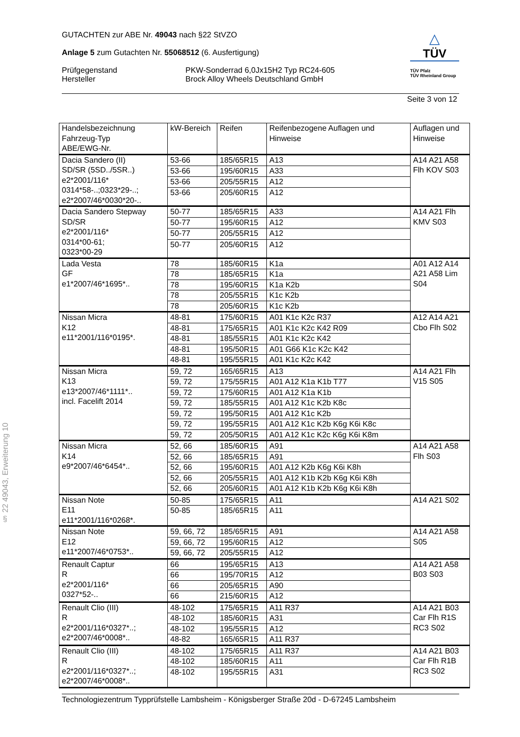§ 22 49043, Erweiterung 10
△
TÜV
TÜV Pfalz
TÜV Rheinland Group
GUTACHTEN zur ABE Nr. 49043 nach §22 StVZO
Anlage 5 zum Gutachten Nr. 55068512 (6. Ausfertigung)
Prüfgegenstand PKW-Sonderrad 6,0Jx15H2 Typ RC24-605
Hersteller Brock Alloy Wheels Deutschland GmbH
Seite 3 von 12
| Handelsbezeichnung Fahrzeug-Typ ABE/EWG-Nr. | kW-Bereich | Reifen | Reifenbezogene Auflagen und Hinweise | Auflagen und Hinweise |
| --- | --- | --- | --- | --- |
| Dacia Sandero (II) SD/SR (5SD../5SR..) e2*2001/116* 0314*58-..;0323*29-..; e2*2007/46*0030*20-.. | 53-66 | 185/65R15 | A13 | A14 A21 A58 Flh KOV S03 |
| | 53-66 | 195/60R15 | A33 | |
| | 53-66 | 205/55R15 | A12 | |
| | 53-66 | 205/60R15 | A12 | |
| Dacia Sandero Stepway SD/SR e2*2001/116* 0314*00-61; 0323*00-29 | 50-77 | 185/65R15 | A33 | A14 A21 Flh KMV S03 |
| | 50-77 | 195/60R15 | A12 | |
| | 50-77 | 205/55R15 | A12 | |
| | 50-77 | 205/60R15 | A12 | |
| Lada Vesta GF e1*2007/46*1695*.. | 78 | 185/60R15 | K1a | A01 A12 A14 A21 A58 Lim S04 |
| | 78 | 185/65R15 | K1a | |
| | 78 | 195/60R15 | K1a K2b | |
| | 78 | 205/55R15 | K1c K2b | |
| | 78 | 205/60R15 | K1c K2b | |
| Nissan Micra K12 e11*2001/116*0195*. | 48-81 | 175/60R15 | A01 K1c K2c R37 | A12 A14 A21 Cbo Flh S02 |
| | 48-81 | 175/65R15 | A01 K1c K2c K42 R09 | |
| | 48-81 | 185/55R15 | A01 K1c K2c K42 | |
| | 48-81 | 195/50R15 | A01 G66 K1c K2c K42 | |
| | 48-81 | 195/55R15 | A01 K1c K2c K42 | |
| Nissan Micra K13 e13*2007/46*1111*.. incl. Facelift 2014 | 59, 72 | 165/65R15 | A13 | A14 A21 Flh V15 S05 |
| | 59, 72 | 175/55R15 | A01 A12 K1a K1b T77 | |
| | 59, 72 | 175/60R15 | A01 A12 K1a K1b | |
| | 59, 72 | 185/55R15 | A01 A12 K1c K2b K8c | |
| | 59, 72 | 195/50R15 | A01 A12 K1c K2b | |
| | 59, 72 | 195/55R15 | A01 A12 K1c K2b K6g K6i K8c | |
| | 59, 72 | 205/50R15 | A01 A12 K1c K2c K6g K6i K8m | |
| Nissan Micra K14 e9*2007/46*6454*.. | 52, 66 | 185/60R15 | A91 | A14 A21 A58 Flh S03 |
| | 52, 66 | 185/65R15 | A91 | |
| | 52, 66 | 195/60R15 | A01 A12 K2b K6g K6i K8h | |
| | 52, 66 | 205/55R15 | A01 A12 K1b K2b K6g K6i K8h | |
| | 52, 66 | 205/60R15 | A01 A12 K1b K2b K6g K6i K8h | |
| Nissan Note E11 e11*2001/116*0268*. | 50-85 | 175/65R15 | A11 | A14 A21 S02 |
| | 50-85 | 185/65R15 | A11 | |
| Nissan Note E12 e11*2007/46*0753*.. | 59, 66, 72 | 185/65R15 | A91 | A14 A21 A58 S05 |
| | 59, 66, 72 | 195/60R15 | A12 | |
| | 59, 66, 72 | 205/55R15 | A12 | |
| Renault Captur R e2*2001/116* 0327*52-.. | 66 | 195/65R15 | A13 | A14 A21 A58 B03 S03 |
| | 66 | 195/70R15 | A12 | |
| | 66 | 205/65R15 | A90 | |
| | 66 | 215/60R15 | A12 | |
| Renault Clio (III) R e2*2001/116*0327*..; e2*2007/46*0008*.. | 48-102 | 175/65R15 | A11 R37 | A14 A21 B03 Car Flh R1S RC3 S02 |
| | 48-102 | 185/60R15 | A31 | |
| | 48-102 | 195/55R15 | A12 | |
| | 48-82 | 165/65R15 | A11 R37 | |
| Renault Clio (III) R e2*2001/116*0327*..; e2*2007/46*0008*.. | 48-102 | 175/65R15 | A11 R37 | A14 A21 B03 Car Flh R1B RC3 S02 |
| | 48-102 | 185/60R15 | A11 | |
| | 48-102 | 195/55R15 | A31 | |
Technologiezentrum Typprüfstelle Lambsheim - Königsberger Straße 20d - D-67245 Lambsheim